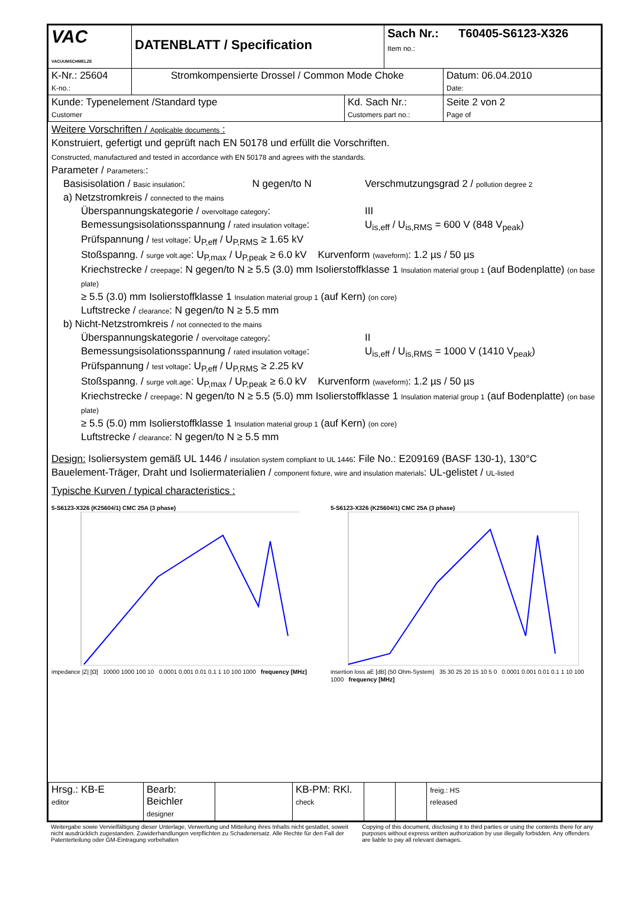| VAC VACUUMSCHMELZE | DATENBLATT / Specification | | Sach Nr.: T60405-S6123-X326 Item no.: | |
| K-Nr.: 25604 K-no.: | Stromkompensierte Drossel / Common Mode Choke | | | Datum: 06.04.2010 Date: |
| Kunde: Typenelement /Standard type Customer | | Kd. Sach Nr.: Customers part no.: | | Seite 2 von 2 Page of |
Weitere Vorschriften / Applicable documents :
Konstruiert, gefertigt und geprüft nach EN 50178 und erfüllt die Vorschriften.
Constructed, manufactured and tested in accordance with EN 50178 and agrees with the standards.
Parameter / Parameters::
Basisisolation / Basic insulation: N gegen/to N
Verschmutzungsgrad 2 / pollution degree 2
a) Netzstromkreis / connected to the mains
Überspannungskategorie / overvoltage category: III
Bemessungsisolationsspannung / rated insulation voltage:
U<sub>is,eff</sub> / U<sub>is,RMS</sub> = 600 V (848 V<sub>peak</sub>)
Prüfspannung / test voltage: U<sub>P,eff</sub> / U<sub>P,RMS</sub> ≥ 1.65 kV
Stoßspanng. / surge volt.age: U<sub>P,max</sub> / U<sub>P,peak</sub> ≥ 6.0 kV Kurvenform (waveform): 1.2 µs / 50 µs
Kriechstrecke / creepage: N gegen/to N ≥ 5.5 (3.0) mm Isolierstoffklasse 1 Insulation material group 1 (auf Bodenplatte) (on base plate)
≥ 5.5 (3.0) mm Isolierstoffklasse 1 Insulation material group 1 (auf Kern) (on core)
Luftstrecke / clearance: N gegen/to N ≥ 5.5 mm
b) Nicht-Netzstromkreis / not connected to the mains
Überspannungskategorie / overvoltage category: II
Bemessungsisolationsspannung / rated insulation voltage:
U<sub>is,eff</sub> / U<sub>is,RMS</sub> = 1000 V (1410 V<sub>peak</sub>)
Prüfspannung / test voltage: U<sub>P,eff</sub> / U<sub>P,RMS</sub> ≥ 2.25 kV
Stoßspanng. / surge volt.age: U<sub>P,max</sub> / U<sub>P,peak</sub> ≥ 6.0 kV Kurvenform (waveform): 1.2 µs / 50 µs
Kriechstrecke / creepage: N gegen/to N ≥ 5.5 (5.0) mm Isolierstoffklasse 1 Insulation material group 1 (auf Bodenplatte) (on base plate)
≥ 5.5 (5.0) mm Isolierstoffklasse 1 Insulation material group 1 (auf Kern) (on core)
Luftstrecke / clearance: N gegen/to N ≥ 5.5 mm
Design: Isoliersystem gemäß UL 1446 / insulation system compliant to UL 1446: File No.: E209169 (BASF 130-1), 130°C
Bauelement-Träger, Draht und Isoliermaterialien / component fixture, wire and insulation materials: UL-gelistet / UL-listed
Typische Kurven / typical characteristics :
5-S6123-X326 (K25604/1) CMC 25A (3 phase)
impedance |Z| [Ω] 10000 1000 100 10 0.0001 0.001 0.01 0.1 1 10 100 1000 frequency [MHz]
5-S6123-X326 (K25604/1) CMC 25A (3 phase)
insertion loss aE [dB] (50 Ohm-System) 35 30 25 20 15 10 5 0 0.0001 0.001 0.01 0.1 1 10 100 1000 frequency [MHz]
| Hrsg.: KB-E editor | Bearb: Beichler designer | | KB-PM: RKl. check | | | freig.: HS released |
Weitergabe sowie Vervielfältigung dieser Unterlage, Verwertung und Mitteilung ihres Inhalts nicht gestattet, soweit nicht ausdrücklich zugestanden. Zuwiderhandlungen verpflichten zu Schadenersatz. Alle Rechte für den Fall der Patenterteilung oder GM-Eintragung vorbehalten
Copying of this document, disclosing it to third parties or using the contents there for any purposes without express written authorization by use illegally forbidden. Any offenders are liable to pay all relevant damages.